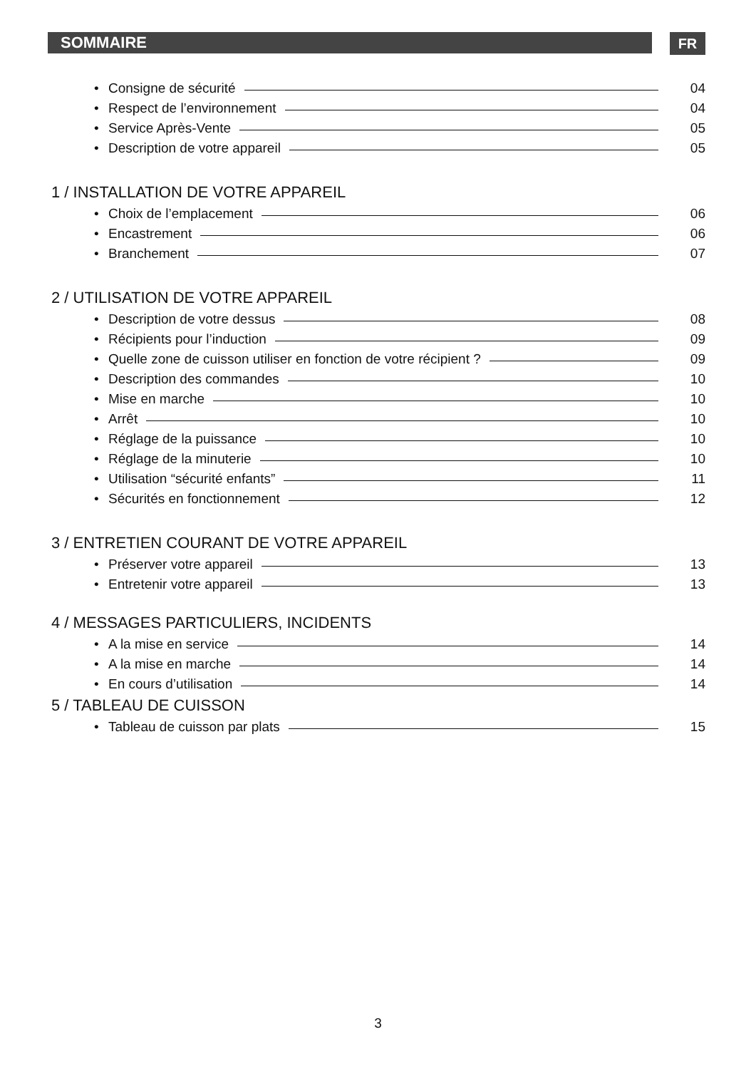SOMMAIRE FR
• Consigne de sécurité 04
• Respect de l’environnement 04
• Service Après-Vente 05
• Description de votre appareil 05
1 / INSTALLATION DE VOTRE APPAREIL
• Choix de l’emplacement 06
• Encastrement 06
• Branchement 07
2 / UTILISATION DE VOTRE APPAREIL
• Description de votre dessus 08
• Récipients pour l’induction 09
• Quelle zone de cuisson utiliser en fonction de votre récipient ? 09
• Description des commandes 10
• Mise en marche 10
• Arrêt 10
• Réglage de la puissance 10
• Réglage de la minuterie 10
• Utilisation “sécurité enfants” 11
• Sécurités en fonctionnement 12
3 / ENTRETIEN COURANT DE VOTRE APPAREIL
• Préserver votre appareil 13
• Entretenir votre appareil 13
4 / MESSAGES PARTICULIERS, INCIDENTS
• A la mise en service 14
• A la mise en marche 14
• En cours d’utilisation 14
5 / TABLEAU DE CUISSON
• Tableau de cuisson par plats 15
3